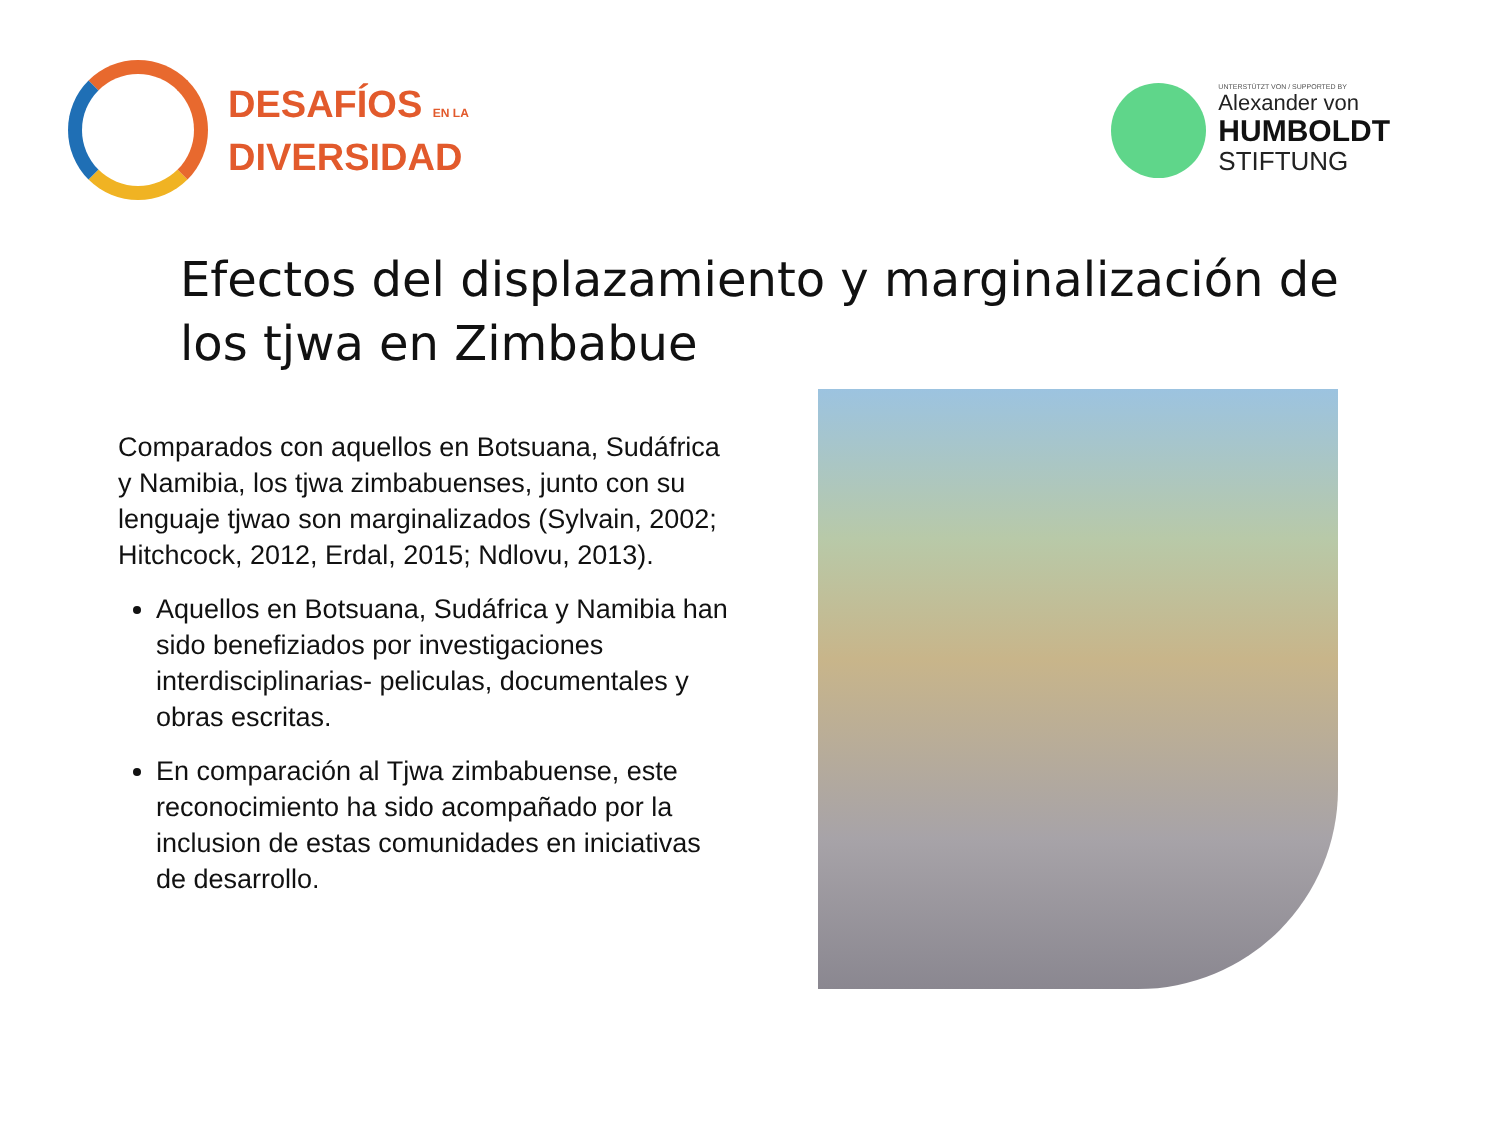DESAFÍOS EN LA
DIVERSIDAD
UNTERSTÜTZT VON / SUPPORTED BY
Alexander von
HUMBOLDT
STIFTUNG
Efectos del displazamiento y marginalización de los tjwa en Zimbabue
Comparados con aquellos en Botsuana, Sudáfrica y Namibia, los tjwa zimbabuenses, junto con su lenguaje tjwao son marginalizados (Sylvain, 2002; Hitchcock, 2012, Erdal, 2015; Ndlovu, 2013).
Aquellos en Botsuana, Sudáfrica y Namibia han sido benefiziados por investigaciones interdisciplinarias- peliculas, documentales y obras escritas.
En comparación al Tjwa zimbabuense, este reconocimiento ha sido acompañado por la inclusion de estas comunidades en iniciativas de desarrollo.